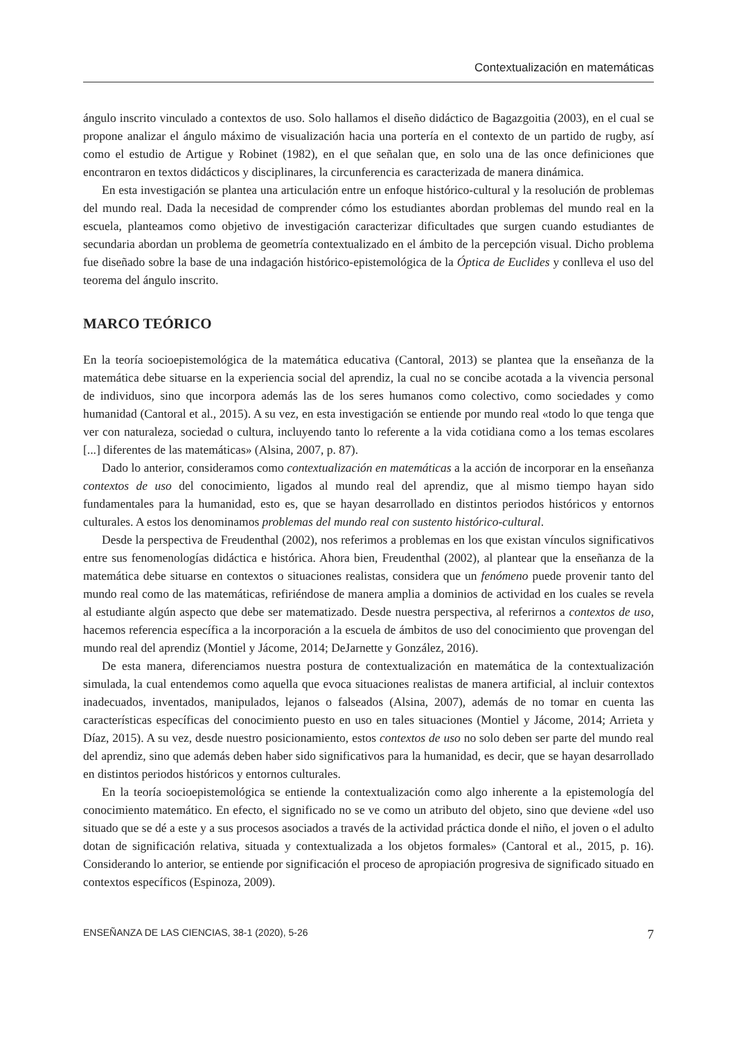Contextualización en matemáticas
ángulo inscrito vinculado a contextos de uso. Solo hallamos el diseño didáctico de Bagazgoitia (2003), en el cual se propone analizar el ángulo máximo de visualización hacia una portería en el contexto de un partido de rugby, así como el estudio de Artigue y Robinet (1982), en el que señalan que, en solo una de las once definiciones que encontraron en textos didácticos y disciplinares, la circunferencia es caracterizada de manera dinámica.
En esta investigación se plantea una articulación entre un enfoque histórico-cultural y la resolución de problemas del mundo real. Dada la necesidad de comprender cómo los estudiantes abordan problemas del mundo real en la escuela, planteamos como objetivo de investigación caracterizar dificultades que surgen cuando estudiantes de secundaria abordan un problema de geometría contextualizado en el ámbito de la percepción visual. Dicho problema fue diseñado sobre la base de una indagación histórico-epistemológica de la Óptica de Euclides y conlleva el uso del teorema del ángulo inscrito.
MARCO TEÓRICO
En la teoría socioepistemológica de la matemática educativa (Cantoral, 2013) se plantea que la enseñanza de la matemática debe situarse en la experiencia social del aprendiz, la cual no se concibe acotada a la vivencia personal de individuos, sino que incorpora además las de los seres humanos como colectivo, como sociedades y como humanidad (Cantoral et al., 2015). A su vez, en esta investigación se entiende por mundo real «todo lo que tenga que ver con naturaleza, sociedad o cultura, incluyendo tanto lo referente a la vida cotidiana como a los temas escolares [...] diferentes de las matemáticas» (Alsina, 2007, p. 87).
Dado lo anterior, consideramos como contextualización en matemáticas a la acción de incorporar en la enseñanza contextos de uso del conocimiento, ligados al mundo real del aprendiz, que al mismo tiempo hayan sido fundamentales para la humanidad, esto es, que se hayan desarrollado en distintos periodos históricos y entornos culturales. A estos los denominamos problemas del mundo real con sustento histórico-cultural.
Desde la perspectiva de Freudenthal (2002), nos referimos a problemas en los que existan vínculos significativos entre sus fenomenologías didáctica e histórica. Ahora bien, Freudenthal (2002), al plantear que la enseñanza de la matemática debe situarse en contextos o situaciones realistas, considera que un fenómeno puede provenir tanto del mundo real como de las matemáticas, refiriéndose de manera amplia a dominios de actividad en los cuales se revela al estudiante algún aspecto que debe ser matematizado. Desde nuestra perspectiva, al referirnos a contextos de uso, hacemos referencia específica a la incorporación a la escuela de ámbitos de uso del conocimiento que provengan del mundo real del aprendiz (Montiel y Jácome, 2014; DeJarnette y González, 2016).
De esta manera, diferenciamos nuestra postura de contextualización en matemática de la contextualización simulada, la cual entendemos como aquella que evoca situaciones realistas de manera artificial, al incluir contextos inadecuados, inventados, manipulados, lejanos o falseados (Alsina, 2007), además de no tomar en cuenta las características específicas del conocimiento puesto en uso en tales situaciones (Montiel y Jácome, 2014; Arrieta y Díaz, 2015). A su vez, desde nuestro posicionamiento, estos contextos de uso no solo deben ser parte del mundo real del aprendiz, sino que además deben haber sido significativos para la humanidad, es decir, que se hayan desarrollado en distintos periodos históricos y entornos culturales.
En la teoría socioepistemológica se entiende la contextualización como algo inherente a la epistemología del conocimiento matemático. En efecto, el significado no se ve como un atributo del objeto, sino que deviene «del uso situado que se dé a este y a sus procesos asociados a través de la actividad práctica donde el niño, el joven o el adulto dotan de significación relativa, situada y contextualizada a los objetos formales» (Cantoral et al., 2015, p. 16). Considerando lo anterior, se entiende por significación el proceso de apropiación progresiva de significado situado en contextos específicos (Espinoza, 2009).
ENSEÑANZA DE LAS CIENCIAS, 38-1 (2020), 5-26 7